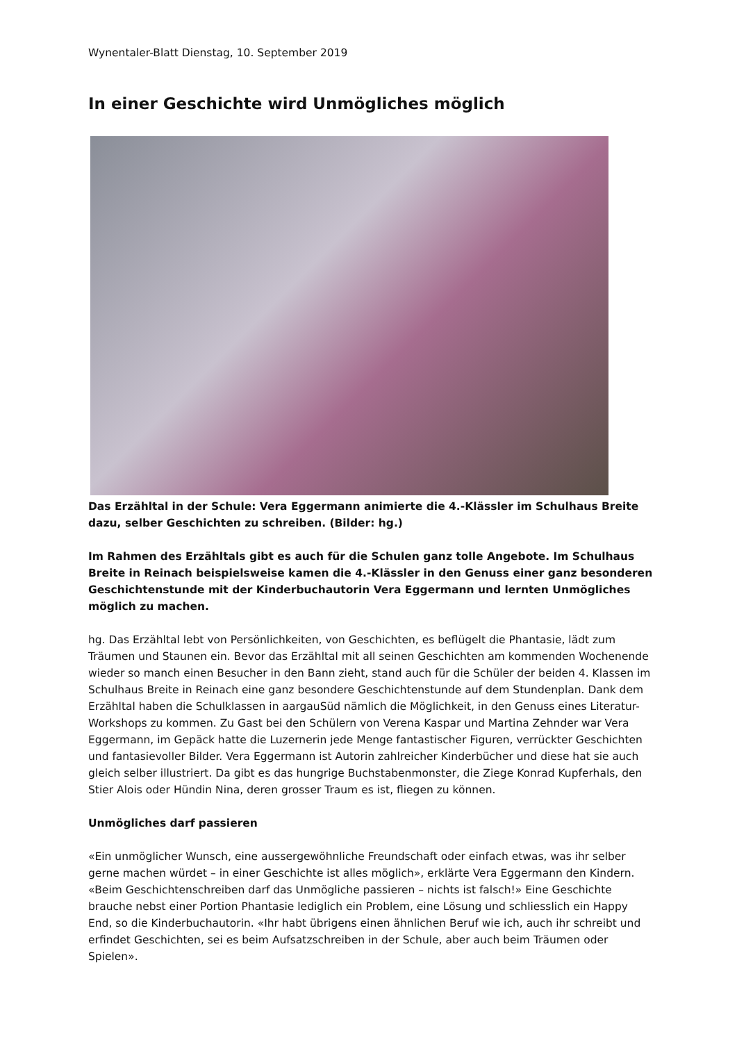Wynentaler-Blatt Dienstag, 10. September 2019
In einer Geschichte wird Unmögliches möglich
Das Erzähltal in der Schule: Vera Eggermann animierte die 4.-Klässler im Schulhaus Breite dazu, selber Geschichten zu schreiben. (Bilder: hg.)
Im Rahmen des Erzähltals gibt es auch für die Schulen ganz tolle Angebote. Im Schulhaus Breite in Reinach beispielsweise kamen die 4.-Klässler in den Genuss einer ganz besonderen Geschichtenstunde mit der Kinderbuchautorin Vera Eggermann und lernten Unmögliches möglich zu machen.
hg. Das Erzähltal lebt von Persönlichkeiten, von Geschichten, es beflügelt die Phantasie, lädt zum Träumen und Staunen ein. Bevor das Erzähltal mit all seinen Geschichten am kommenden Wochenende wieder so manch einen Besucher in den Bann zieht, stand auch für die Schüler der beiden 4. Klassen im Schulhaus Breite in Reinach eine ganz besondere Geschichtenstunde auf dem Stundenplan. Dank dem Erzähltal haben die Schulklassen in aargauSüd nämlich die Möglichkeit, in den Genuss eines Literatur-Workshops zu kommen. Zu Gast bei den Schülern von Verena Kaspar und Martina Zehnder war Vera Eggermann, im Gepäck hatte die Luzernerin jede Menge fantastischer Figuren, verrückter Geschichten und fantasievoller Bilder. Vera Eggermann ist Autorin zahlreicher Kinderbücher und diese hat sie auch gleich selber illustriert. Da gibt es das hungrige Buchstabenmonster, die Ziege Konrad Kupferhals, den Stier Alois oder Hündin Nina, deren grosser Traum es ist, fliegen zu können.
Unmögliches darf passieren
«Ein unmöglicher Wunsch, eine aussergewöhnliche Freundschaft oder einfach etwas, was ihr selber gerne machen würdet – in einer Geschichte ist alles möglich», erklärte Vera Eggermann den Kindern. «Beim Geschichtenschreiben darf das Unmögliche passieren – nichts ist falsch!» Eine Geschichte brauche nebst einer Portion Phantasie lediglich ein Problem, eine Lösung und schliesslich ein Happy End, so die Kinderbuchautorin. «Ihr habt übrigens einen ähnlichen Beruf wie ich, auch ihr schreibt und erfindet Geschichten, sei es beim Aufsatzschreiben in der Schule, aber auch beim Träumen oder Spielen».